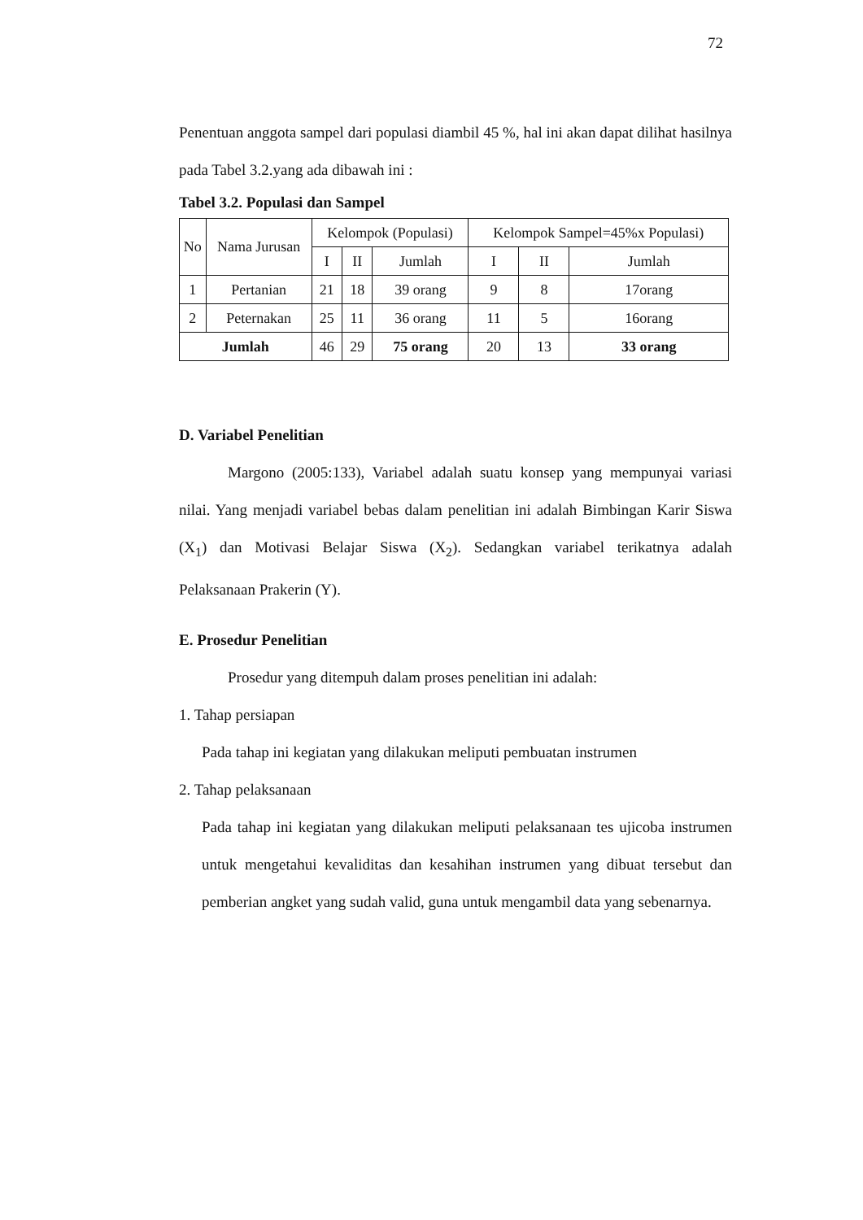72
Penentuan anggota sampel dari populasi diambil 45 %, hal ini akan dapat dilihat hasilnya pada Tabel 3.2.yang ada dibawah ini :
Tabel 3.2. Populasi dan Sampel
| No | Nama Jurusan | Kelompok (Populasi) | | | Kelompok Sampel=45%x Populasi) | | |
| --- | --- | --- | --- | --- | --- | --- | --- |
| | | I | II | Jumlah | I | II | Jumlah |
| 1 | Pertanian | 21 | 18 | 39 orang | 9 | 8 | 17orang |
| 2 | Peternakan | 25 | 11 | 36 orang | 11 | 5 | 16orang |
| Jumlah | | 46 | 29 | 75 orang | 20 | 13 | 33 orang |
D. Variabel Penelitian
Margono (2005:133), Variabel adalah suatu konsep yang mempunyai variasi nilai. Yang menjadi variabel bebas dalam penelitian ini adalah Bimbingan Karir Siswa (X<sub>1</sub>) dan Motivasi Belajar Siswa (X<sub>2</sub>). Sedangkan variabel terikatnya adalah Pelaksanaan Prakerin (Y).
E. Prosedur Penelitian
Prosedur yang ditempuh dalam proses penelitian ini adalah:
1. Tahap persiapan
Pada tahap ini kegiatan yang dilakukan meliputi pembuatan instrumen
2. Tahap pelaksanaan
Pada tahap ini kegiatan yang dilakukan meliputi pelaksanaan tes ujicoba instrumen untuk mengetahui kevaliditas dan kesahihan instrumen yang dibuat tersebut dan pemberian angket yang sudah valid, guna untuk mengambil data yang sebenarnya.